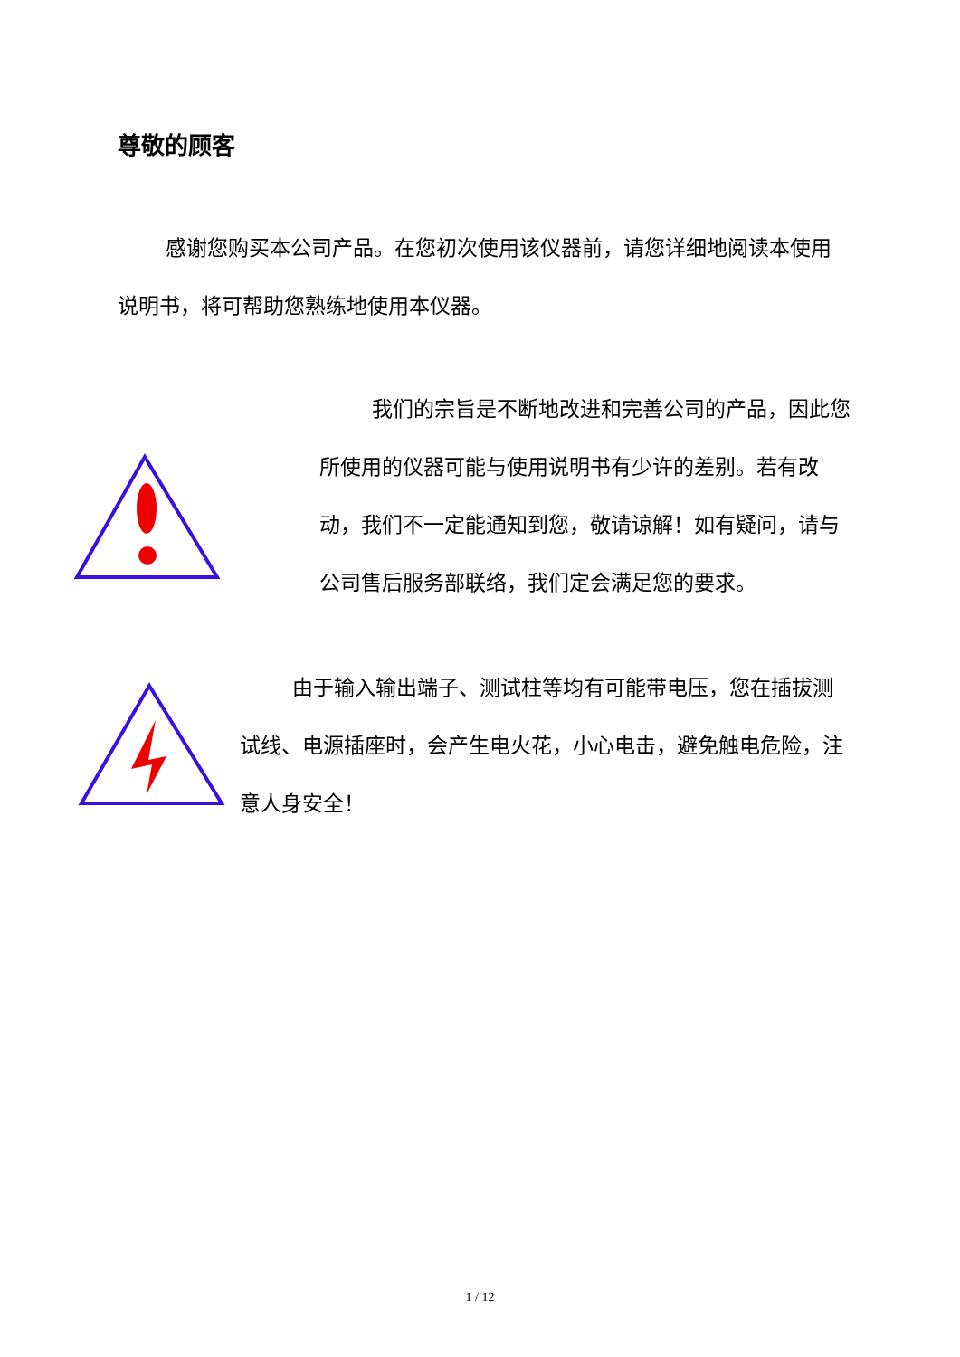尊敬的顾客
感谢您购买本公司产品。在您初次使用该仪器前，请您详细地阅读本使用说明书，将可帮助您熟练地使用本仪器。
我们的宗旨是不断地改进和完善公司的产品，因此您所使用的仪器可能与使用说明书有少许的差别。若有改动，我们不一定能通知到您，敬请谅解！如有疑问，请与公司售后服务部联络，我们定会满足您的要求。
由于输入输出端子、测试柱等均有可能带电压，您在插拔测试线、电源插座时，会产生电火花，小心电击，避免触电危险，注意人身安全！
1 / 12